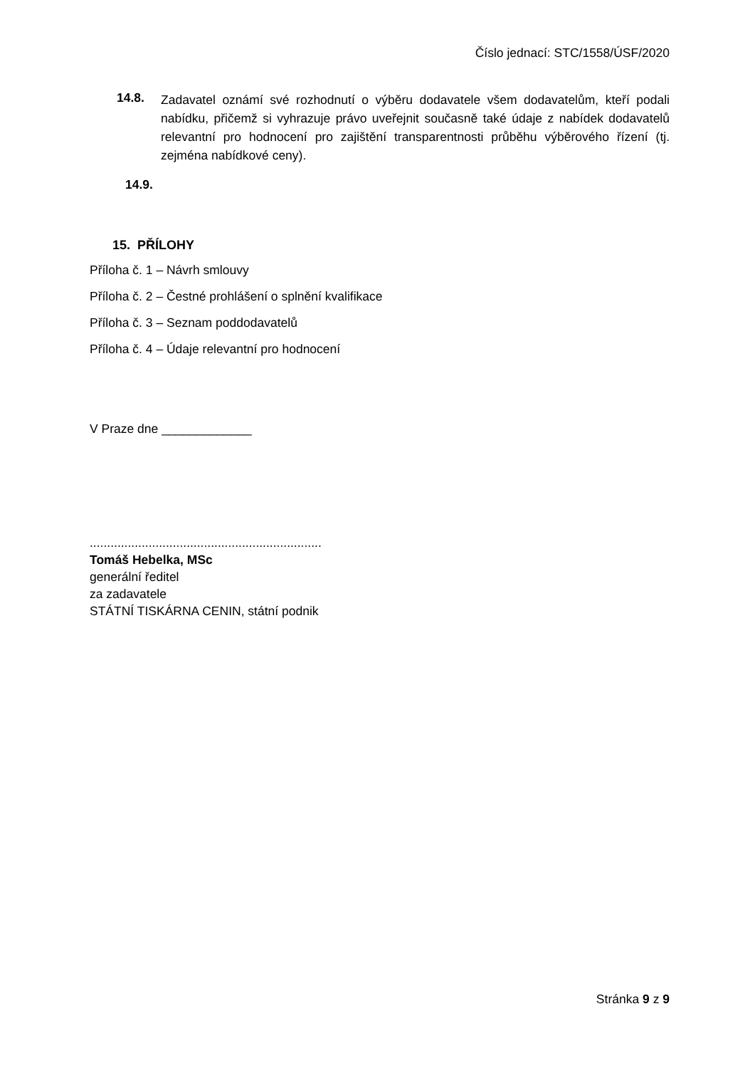Číslo jednací: STC/1558/ÚSF/2020
14.8.
Zadavatel oznámí své rozhodnutí o výběru dodavatele všem dodavatelům, kteří podali nabídku, přičemž si vyhrazuje právo uveřejnit současně také údaje z nabídek dodavatelů relevantní pro hodnocení pro zajištění transparentnosti průběhu výběrového řízení (tj. zejména nabídkové ceny).
14.9.
15. PŘÍLOHY
Příloha č. 1 – Návrh smlouvy
Příloha č. 2 – Čestné prohlášení o splnění kvalifikace
Příloha č. 3 – Seznam poddodavatelů
Příloha č. 4 – Údaje relevantní pro hodnocení
V Praze dne _____________
...................................................................
Tomáš Hebelka, MSc
generální ředitel
za zadavatele
STÁTNÍ TISKÁRNA CENIN, státní podnik
Stránka 9 z 9